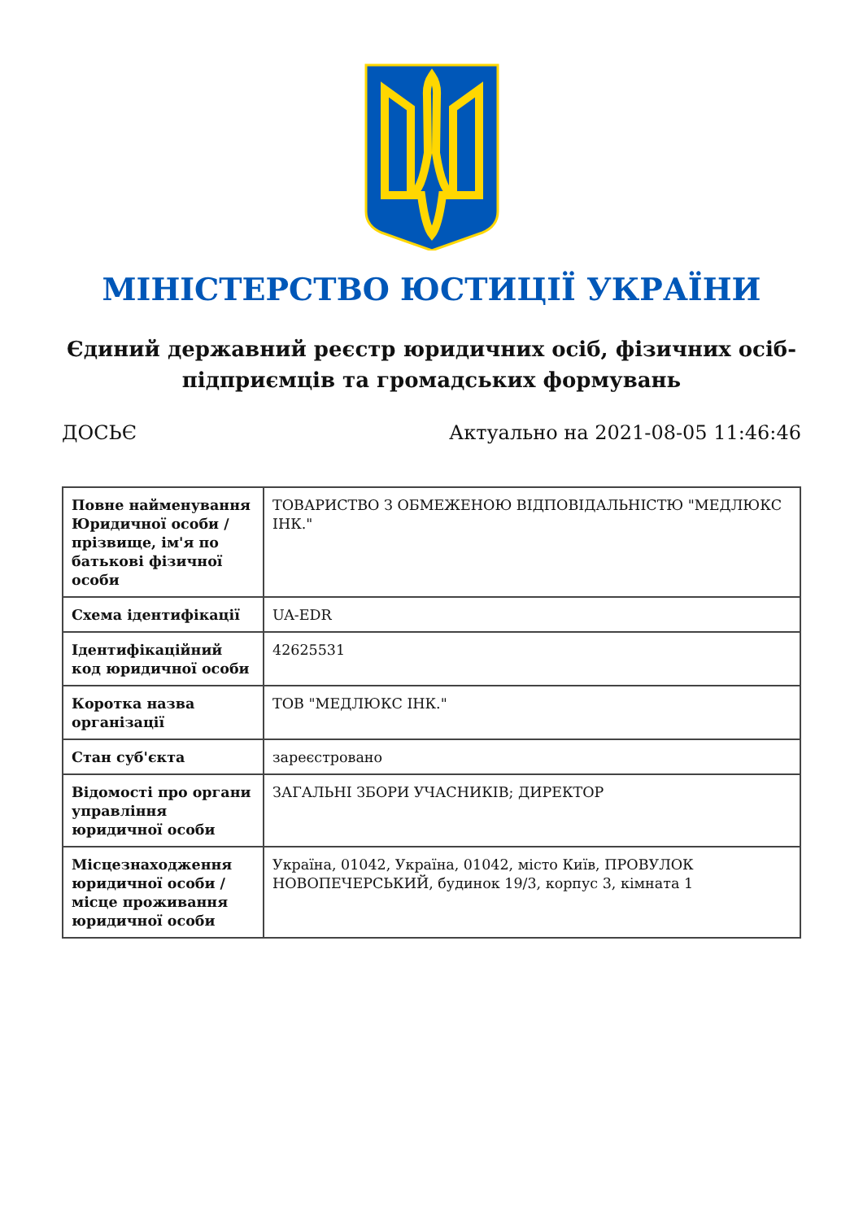МІНІСТЕРСТВО ЮСТИЦІЇ УКРАЇНИ
Єдиний державний реєстр юридичних осіб, фізичних осіб-підприємців та громадських формувань
ДОСЬЄ Актуально на 2021-08-05 11:46:46
| Повне найменування Юридичної особи / прізвище, ім'я по батькові фізичної особи | ТОВАРИСТВО З ОБМЕЖЕНОЮ ВІДПОВІДАЛЬНІСТЮ "МЕДЛЮКС ІНК." |
| Схема ідентифікації | UA-EDR |
| Ідентифікаційний код юридичної особи | 42625531 |
| Коротка назва організації | ТОВ "МЕДЛЮКС ІНК." |
| Стан суб'єкта | зареєстровано |
| Відомості про органи управління юридичної особи | ЗАГАЛЬНІ ЗБОРИ УЧАСНИКІВ; ДИРЕКТОР |
| Місцезнаходження юридичної особи / місце проживання юридичної особи | Україна, 01042, Україна, 01042, місто Київ, ПРОВУЛОК НОВОПЕЧЕРСЬКИЙ, будинок 19/3, корпус 3, кімната 1 |